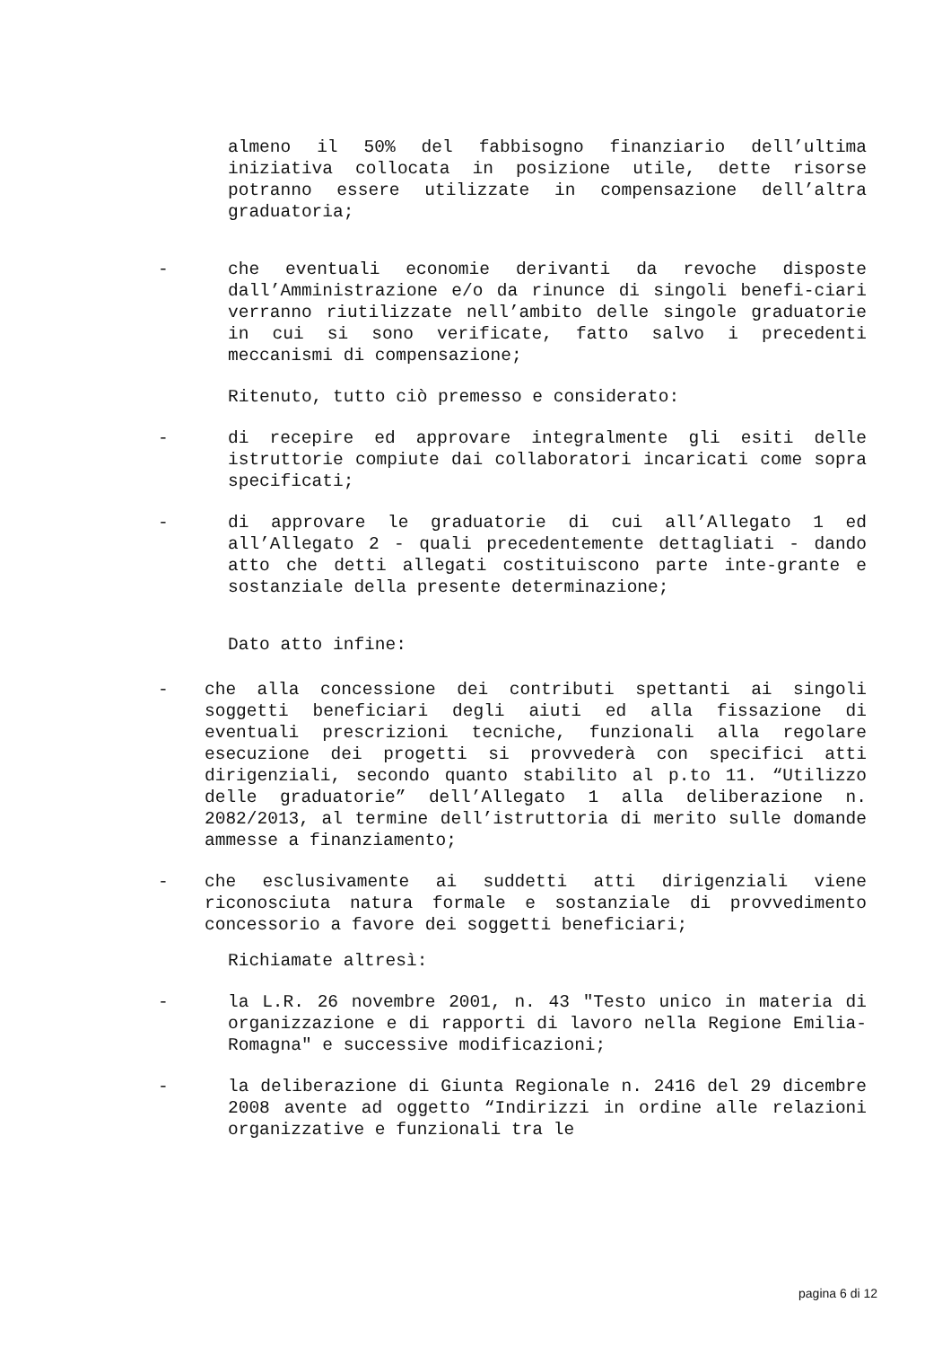almeno il 50% del fabbisogno finanziario dell’ultima iniziativa collocata in posizione utile, dette risorse potranno essere utilizzate in compensazione dell’altra graduatoria;
- che eventuali economie derivanti da revoche disposte dall’Amministrazione e/o da rinunce di singoli benefi-ciari verranno riutilizzate nell’ambito delle singole graduatorie in cui si sono verificate, fatto salvo i precedenti meccanismi di compensazione;
Ritenuto, tutto ciò premesso e considerato:
- di recepire ed approvare integralmente gli esiti delle istruttorie compiute dai collaboratori incaricati come sopra specificati;
- di approvare le graduatorie di cui all’Allegato 1 ed all’Allegato 2 - quali precedentemente dettagliati - dando atto che detti allegati costituiscono parte inte-grante e sostanziale della presente determinazione;
Dato atto infine:
- che alla concessione dei contributi spettanti ai singoli soggetti beneficiari degli aiuti ed alla fissazione di eventuali prescrizioni tecniche, funzionali alla regolare esecuzione dei progetti si provvederà con specifici atti dirigenziali, secondo quanto stabilito al p.to 11. “Utilizzo delle graduatorie” dell’Allegato 1 alla deliberazione n. 2082/2013, al termine dell’istruttoria di merito sulle domande ammesse a finanziamento;
- che esclusivamente ai suddetti atti dirigenziali viene riconosciuta natura formale e sostanziale di provvedimento concessorio a favore dei soggetti beneficiari;
Richiamate altresì:
- la L.R. 26 novembre 2001, n. 43 "Testo unico in materia di organizzazione e di rapporti di lavoro nella Regione Emilia-Romagna" e successive modificazioni;
- la deliberazione di Giunta Regionale n. 2416 del 29 dicembre 2008 avente ad oggetto “Indirizzi in ordine alle relazioni organizzative e funzionali tra le
pagina 6 di 12